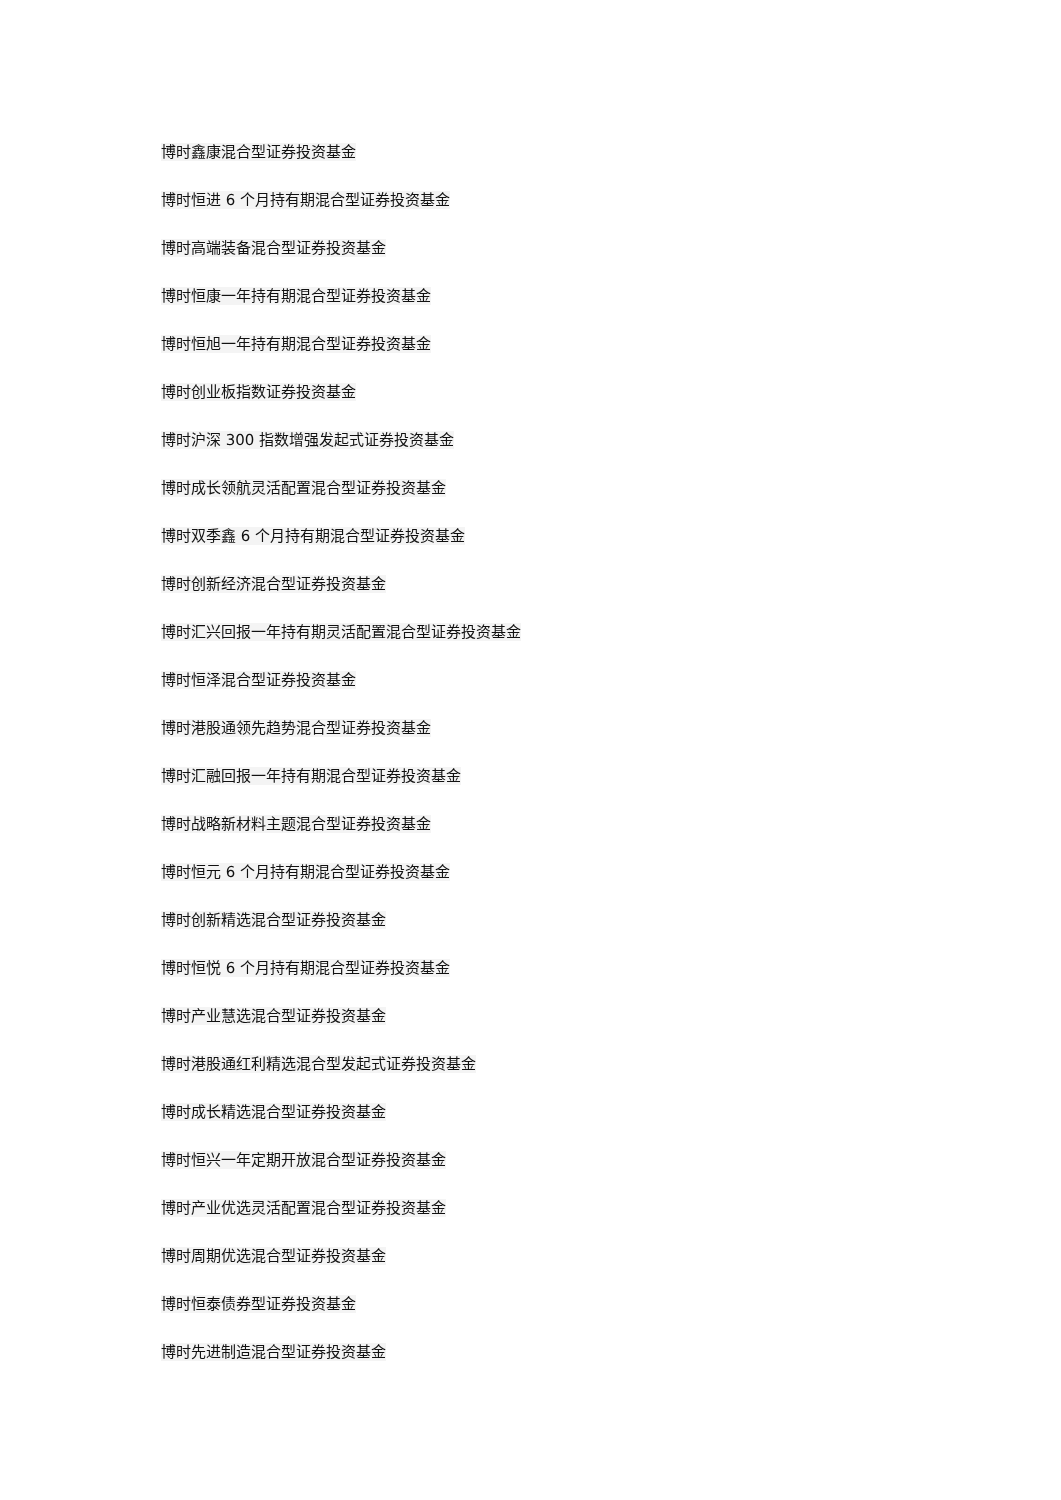博时鑫康混合型证券投资基金
博时恒进 6 个月持有期混合型证券投资基金
博时高端装备混合型证券投资基金
博时恒康一年持有期混合型证券投资基金
博时恒旭一年持有期混合型证券投资基金
博时创业板指数证券投资基金
博时沪深 300 指数增强发起式证券投资基金
博时成长领航灵活配置混合型证券投资基金
博时双季鑫 6 个月持有期混合型证券投资基金
博时创新经济混合型证券投资基金
博时汇兴回报一年持有期灵活配置混合型证券投资基金
博时恒泽混合型证券投资基金
博时港股通领先趋势混合型证券投资基金
博时汇融回报一年持有期混合型证券投资基金
博时战略新材料主题混合型证券投资基金
博时恒元 6 个月持有期混合型证券投资基金
博时创新精选混合型证券投资基金
博时恒悦 6 个月持有期混合型证券投资基金
博时产业慧选混合型证券投资基金
博时港股通红利精选混合型发起式证券投资基金
博时成长精选混合型证券投资基金
博时恒兴一年定期开放混合型证券投资基金
博时产业优选灵活配置混合型证券投资基金
博时周期优选混合型证券投资基金
博时恒泰债券型证券投资基金
博时先进制造混合型证券投资基金